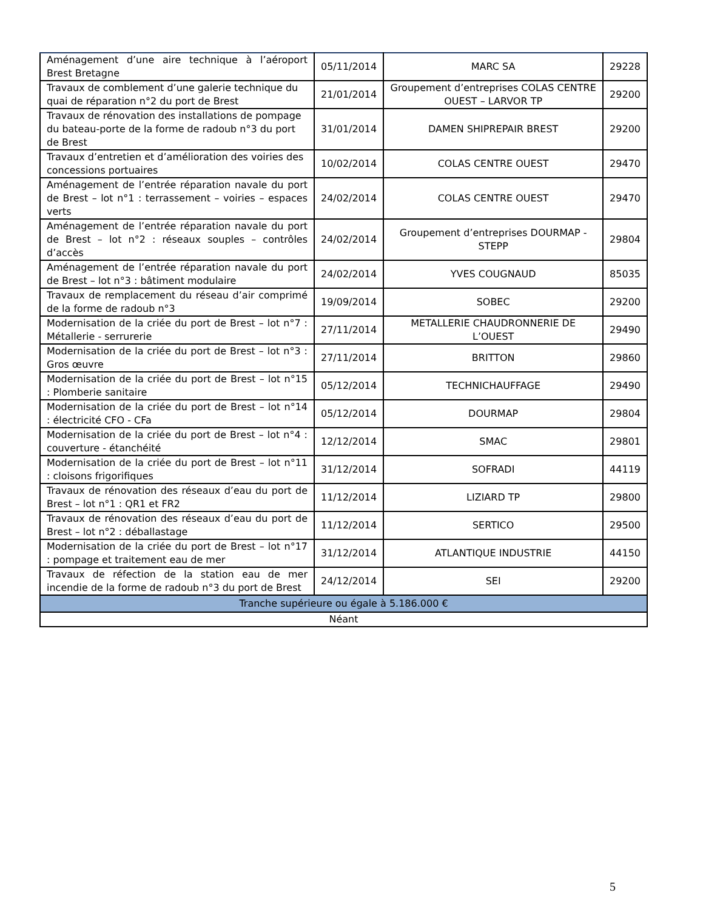| Aménagement d’une aire technique à l’aéroport Brest Bretagne | 05/11/2014 | MARC SA | 29228 |
| Travaux de comblement d’une galerie technique du quai de réparation n°2 du port de Brest | 21/01/2014 | Groupement d’entreprises COLAS CENTRE OUEST – LARVOR TP | 29200 |
| Travaux de rénovation des installations de pompage du bateau-porte de la forme de radoub n°3 du port de Brest | 31/01/2014 | DAMEN SHIPREPAIR BREST | 29200 |
| Travaux d’entretien et d’amélioration des voiries des concessions portuaires | 10/02/2014 | COLAS CENTRE OUEST | 29470 |
| Aménagement de l’entrée réparation navale du port de Brest – lot n°1 : terrassement – voiries – espaces verts | 24/02/2014 | COLAS CENTRE OUEST | 29470 |
| Aménagement de l’entrée réparation navale du port de Brest – lot n°2 : réseaux souples – contrôles d’accès | 24/02/2014 | Groupement d’entreprises DOURMAP - STEPP | 29804 |
| Aménagement de l’entrée réparation navale du port de Brest – lot n°3 : bâtiment modulaire | 24/02/2014 | YVES COUGNAUD | 85035 |
| Travaux de remplacement du réseau d’air comprimé de la forme de radoub n°3 | 19/09/2014 | SOBEC | 29200 |
| Modernisation de la criée du port de Brest – lot n°7 : Métallerie - serrurerie | 27/11/2014 | METALLERIE CHAUDRONNERIE DE L’OUEST | 29490 |
| Modernisation de la criée du port de Brest – lot n°3 : Gros œuvre | 27/11/2014 | BRITTON | 29860 |
| Modernisation de la criée du port de Brest – lot n°15 : Plomberie sanitaire | 05/12/2014 | TECHNICHAUFFAGE | 29490 |
| Modernisation de la criée du port de Brest – lot n°14 : électricité CFO - CFa | 05/12/2014 | DOURMAP | 29804 |
| Modernisation de la criée du port de Brest – lot n°4 : couverture - étanchéité | 12/12/2014 | SMAC | 29801 |
| Modernisation de la criée du port de Brest – lot n°11 : cloisons frigorifiques | 31/12/2014 | SOFRADI | 44119 |
| Travaux de rénovation des réseaux d’eau du port de Brest – lot n°1 : QR1 et FR2 | 11/12/2014 | LIZIARD TP | 29800 |
| Travaux de rénovation des réseaux d’eau du port de Brest – lot n°2 : déballastage | 11/12/2014 | SERTICO | 29500 |
| Modernisation de la criée du port de Brest – lot n°17 : pompage et traitement eau de mer | 31/12/2014 | ATLANTIQUE INDUSTRIE | 44150 |
| Travaux de réfection de la station eau de mer incendie de la forme de radoub n°3 du port de Brest | 24/12/2014 | SEI | 29200 |
| Tranche supérieure ou égale à 5.186.000 € | | | |
| Néant | | | |
5